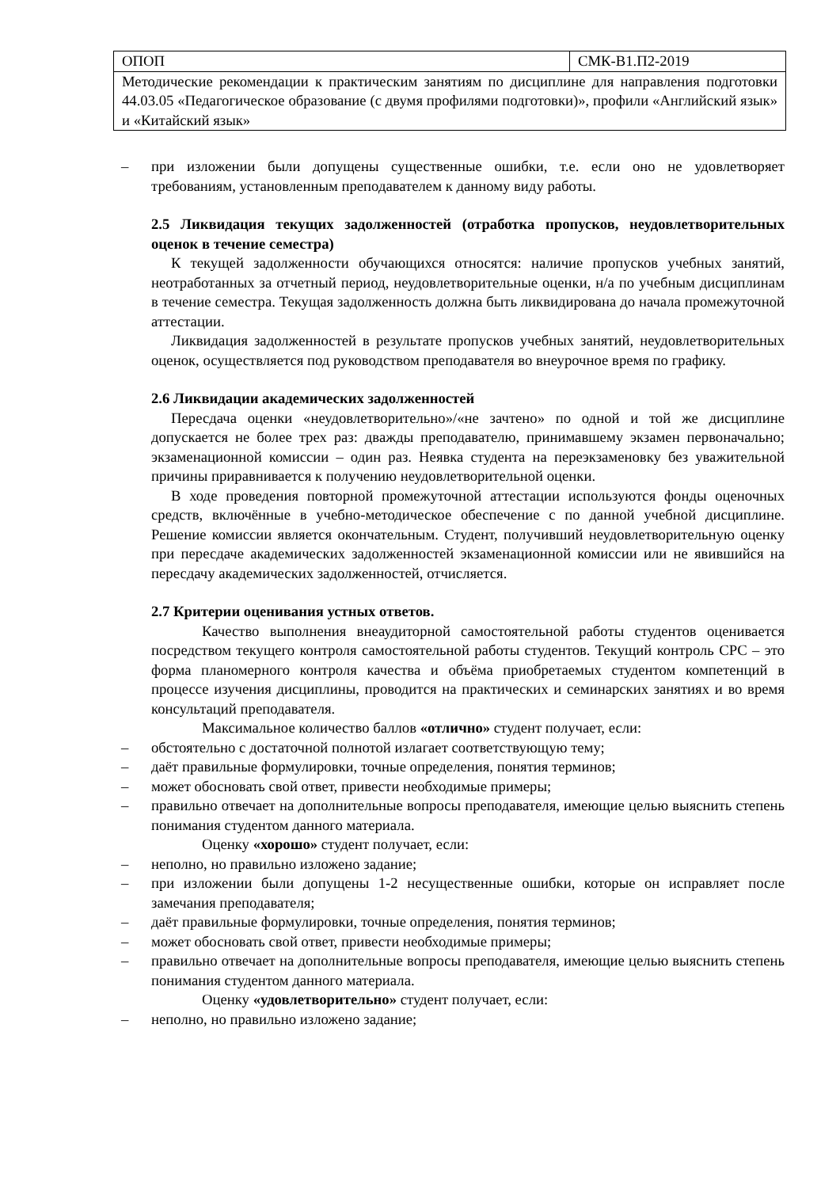| ОПОП | СМК-В1.П2-2019 |
| Методические рекомендации к практическим занятиям по дисциплине для направления подготовки 44.03.05 «Педагогическое образование (с двумя профилями подготовки)», профили «Английский язык» и «Китайский язык» | |
– при изложении были допущены существенные ошибки, т.е. если оно не удовлетворяет требованиям, установленным преподавателем к данному виду работы.
2.5 Ликвидация текущих задолженностей (отработка пропусков, неудовлетворительных оценок в течение семестра)
К текущей задолженности обучающихся относятся: наличие пропусков учебных занятий, неотработанных за отчетный период, неудовлетворительные оценки, н/а по учебным дисциплинам в течение семестра. Текущая задолженность должна быть ликвидирована до начала промежуточной аттестации.
Ликвидация задолженностей в результате пропусков учебных занятий, неудовлетворительных оценок, осуществляется под руководством преподавателя во внеурочное время по графику.
2.6 Ликвидации академических задолженностей
Пересдача оценки «неудовлетворительно»/«не зачтено» по одной и той же дисциплине допускается не более трех раз: дважды преподавателю, принимавшему экзамен первоначально; экзаменационной комиссии – один раз. Неявка студента на переэкзаменовку без уважительной причины приравнивается к получению неудовлетворительной оценки.
В ходе проведения повторной промежуточной аттестации используются фонды оценочных средств, включённые в учебно-методическое обеспечение с по данной учебной дисциплине. Решение комиссии является окончательным. Студент, получивший неудовлетворительную оценку при пересдаче академических задолженностей экзаменационной комиссии или не явившийся на пересдачу академических задолженностей, отчисляется.
2.7 Критерии оценивания устных ответов.
Качество выполнения внеаудиторной самостоятельной работы студентов оценивается посредством текущего контроля самостоятельной работы студентов. Текущий контроль СРС – это форма планомерного контроля качества и объёма приобретаемых студентом компетенций в процессе изучения дисциплины, проводится на практических и семинарских занятиях и во время консультаций преподавателя.
Максимальное количество баллов «отлично» студент получает, если:
– обстоятельно с достаточной полнотой излагает соответствующую тему;
– даёт правильные формулировки, точные определения, понятия терминов;
– может обосновать свой ответ, привести необходимые примеры;
– правильно отвечает на дополнительные вопросы преподавателя, имеющие целью выяснить степень понимания студентом данного материала.
Оценку «хорошо» студент получает, если:
– неполно, но правильно изложено задание;
– при изложении были допущены 1-2 несущественные ошибки, которые он исправляет после замечания преподавателя;
– даёт правильные формулировки, точные определения, понятия терминов;
– может обосновать свой ответ, привести необходимые примеры;
– правильно отвечает на дополнительные вопросы преподавателя, имеющие целью выяснить степень понимания студентом данного материала.
Оценку «удовлетворительно» студент получает, если:
– неполно, но правильно изложено задание;